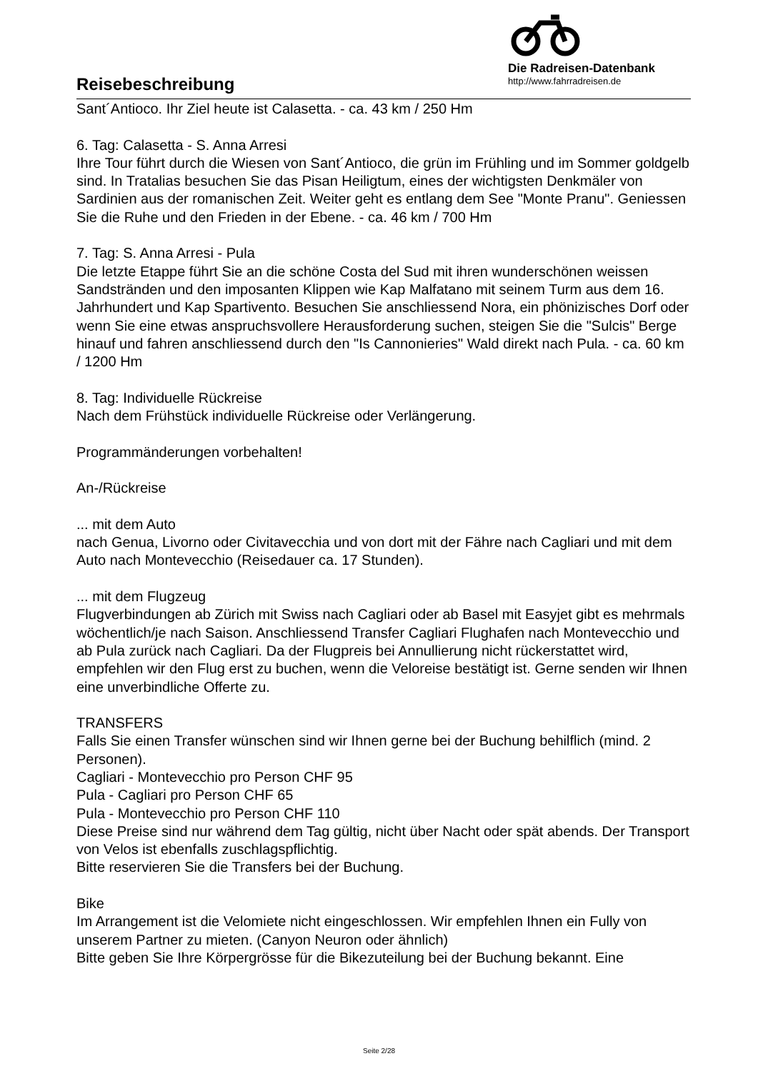Reisebeschreibung
Die Radreisen-Datenbank
http://www.fahrradreisen.de
Sant´Antioco. Ihr Ziel heute ist Calasetta. - ca. 43 km / 250 Hm
6. Tag: Calasetta - S. Anna Arresi
Ihre Tour führt durch die Wiesen von Sant´Antioco, die grün im Frühling und im Sommer goldgelb sind. In Tratalias besuchen Sie das Pisan Heiligtum, eines der wichtigsten Denkmäler von Sardinien aus der romanischen Zeit. Weiter geht es entlang dem See "Monte Pranu". Geniessen Sie die Ruhe und den Frieden in der Ebene. - ca. 46 km / 700 Hm
7. Tag: S. Anna Arresi - Pula
Die letzte Etappe führt Sie an die schöne Costa del Sud mit ihren wunderschönen weissen Sandstränden und den imposanten Klippen wie Kap Malfatano mit seinem Turm aus dem 16. Jahrhundert und Kap Spartivento. Besuchen Sie anschliessend Nora, ein phönizisches Dorf oder wenn Sie eine etwas anspruchsvollere Herausforderung suchen, steigen Sie die "Sulcis" Berge hinauf und fahren anschliessend durch den "Is Cannonieries" Wald direkt nach Pula. - ca. 60 km / 1200 Hm
8. Tag: Individuelle Rückreise
Nach dem Frühstück individuelle Rückreise oder Verlängerung.
Programmänderungen vorbehalten!
An-/Rückreise
... mit dem Auto
nach Genua, Livorno oder Civitavecchia und von dort mit der Fähre nach Cagliari und mit dem Auto nach Montevecchio (Reisedauer ca. 17 Stunden).
... mit dem Flugzeug
Flugverbindungen ab Zürich mit Swiss nach Cagliari oder ab Basel mit Easyjet gibt es mehrmals wöchentlich/je nach Saison. Anschliessend Transfer Cagliari Flughafen nach Montevecchio und ab Pula zurück nach Cagliari. Da der Flugpreis bei Annullierung nicht rückerstattet wird, empfehlen wir den Flug erst zu buchen, wenn die Veloreise bestätigt ist. Gerne senden wir Ihnen eine unverbindliche Offerte zu.
TRANSFERS
Falls Sie einen Transfer wünschen sind wir Ihnen gerne bei der Buchung behilflich (mind. 2 Personen).
Cagliari - Montevecchio pro Person CHF 95
Pula - Cagliari pro Person CHF 65
Pula - Montevecchio pro Person CHF 110
Diese Preise sind nur während dem Tag gültig, nicht über Nacht oder spät abends. Der Transport von Velos ist ebenfalls zuschlagspflichtig.
Bitte reservieren Sie die Transfers bei der Buchung.
Bike
Im Arrangement ist die Velomiete nicht eingeschlossen. Wir empfehlen Ihnen ein Fully von unserem Partner zu mieten. (Canyon Neuron oder ähnlich)
Bitte geben Sie Ihre Körpergrösse für die Bikezuteilung bei der Buchung bekannt. Eine
Seite 2/28